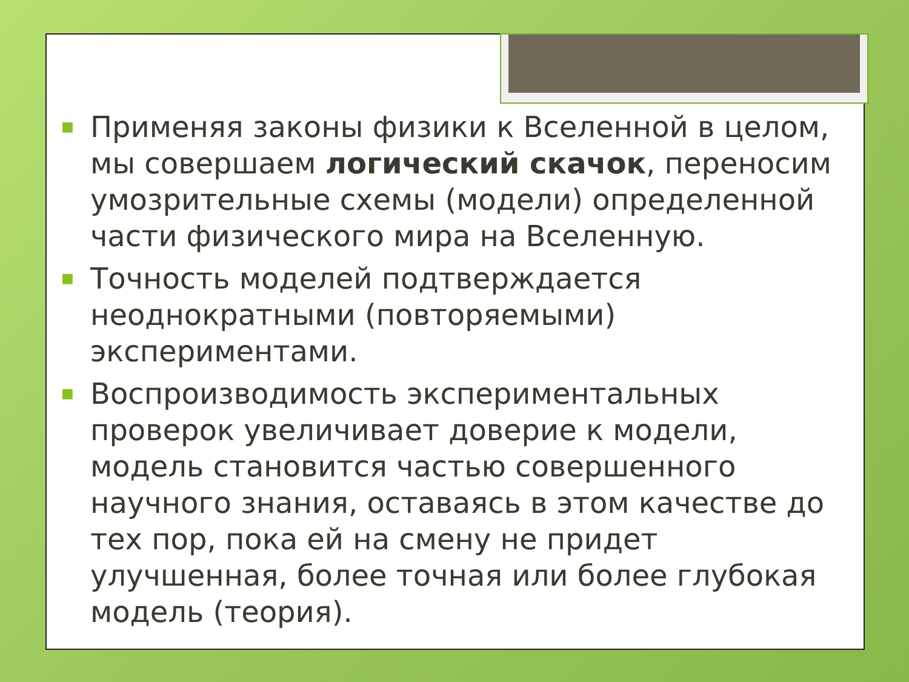■ Применяя законы физики к Вселенной в целом, мы совершаем логический скачок, переносим умозрительные схемы (модели) определенной части физического мира на Вселенную.
■ Точность моделей подтверждается неоднократными (повторяемыми) экспериментами.
■ Воспроизводимость экспериментальных проверок увеличивает доверие к модели, модель становится частью совершенного научного знания, оставаясь в этом качестве до тех пор, пока ей на смену не придет улучшенная, более точная или более глубокая модель (теория).